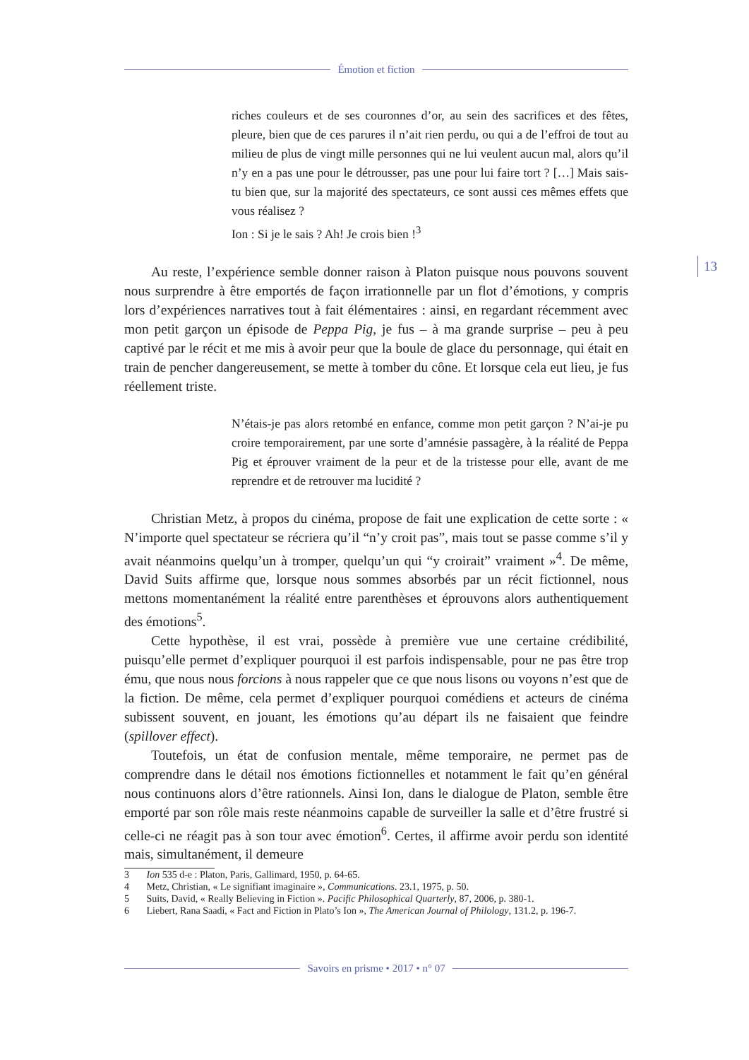Émotion et fiction
13
riches couleurs et de ses couronnes d’or, au sein des sacrifices et des fêtes, pleure, bien que de ces parures il n’ait rien perdu, ou qui a de l’effroi de tout au milieu de plus de vingt mille personnes qui ne lui veulent aucun mal, alors qu’il n’y en a pas une pour le détrousser, pas une pour lui faire tort ? […] Mais sais-tu bien que, sur la majorité des spectateurs, ce sont aussi ces mêmes effets que vous réalisez ?
Ion : Si je le sais ? Ah! Je crois bien !<sup>3</sup>
Au reste, l’expérience semble donner raison à Platon puisque nous pouvons souvent nous surprendre à être emportés de façon irrationnelle par un flot d’émotions, y compris lors d’expériences narratives tout à fait élémentaires : ainsi, en regardant récemment avec mon petit garçon un épisode de Peppa Pig, je fus – à ma grande surprise – peu à peu captivé par le récit et me mis à avoir peur que la boule de glace du personnage, qui était en train de pencher dangereusement, se mette à tomber du cône. Et lorsque cela eut lieu, je fus réellement triste.
N’étais-je pas alors retombé en enfance, comme mon petit garçon ? N’ai-je pu croire temporairement, par une sorte d’amnésie passagère, à la réalité de Peppa Pig et éprouver vraiment de la peur et de la tristesse pour elle, avant de me reprendre et de retrouver ma lucidité ?
Christian Metz, à propos du cinéma, propose de fait une explication de cette sorte : « N’importe quel spectateur se récriera qu’il “n’y croit pas”, mais tout se passe comme s’il y avait néanmoins quelqu’un à tromper, quelqu’un qui “y croirait” vraiment »<sup>4</sup>. De même, David Suits affirme que, lorsque nous sommes absorbés par un récit fictionnel, nous mettons momentanément la réalité entre parenthèses et éprouvons alors authentiquement des émotions<sup>5</sup>.
Cette hypothèse, il est vrai, possède à première vue une certaine crédibilité, puisqu’elle permet d’expliquer pourquoi il est parfois indispensable, pour ne pas être trop ému, que nous nous forcions à nous rappeler que ce que nous lisons ou voyons n’est que de la fiction. De même, cela permet d’expliquer pourquoi comédiens et acteurs de cinéma subissent souvent, en jouant, les émotions qu’au départ ils ne faisaient que feindre (spillover effect).
Toutefois, un état de confusion mentale, même temporaire, ne permet pas de comprendre dans le détail nos émotions fictionnelles et notamment le fait qu’en général nous continuons alors d’être rationnels. Ainsi Ion, dans le dialogue de Platon, semble être emporté par son rôle mais reste néanmoins capable de surveiller la salle et d’être frustré si celle-ci ne réagit pas à son tour avec émotion<sup>6</sup>. Certes, il affirme avoir perdu son identité mais, simultanément, il demeure
3 Ion 535 d-e : Platon, Paris, Gallimard, 1950, p. 64-65.
4 Metz, Christian, « Le signifiant imaginaire », Communications. 23.1, 1975, p. 50.
5 Suits, David, « Really Believing in Fiction ». Pacific Philosophical Quarterly, 87, 2006, p. 380-1.
6 Liebert, Rana Saadi, « Fact and Fiction in Plato’s Ion », The American Journal of Philology, 131.2, p. 196-7.
Savoirs en prisme • 2017 • n° 07